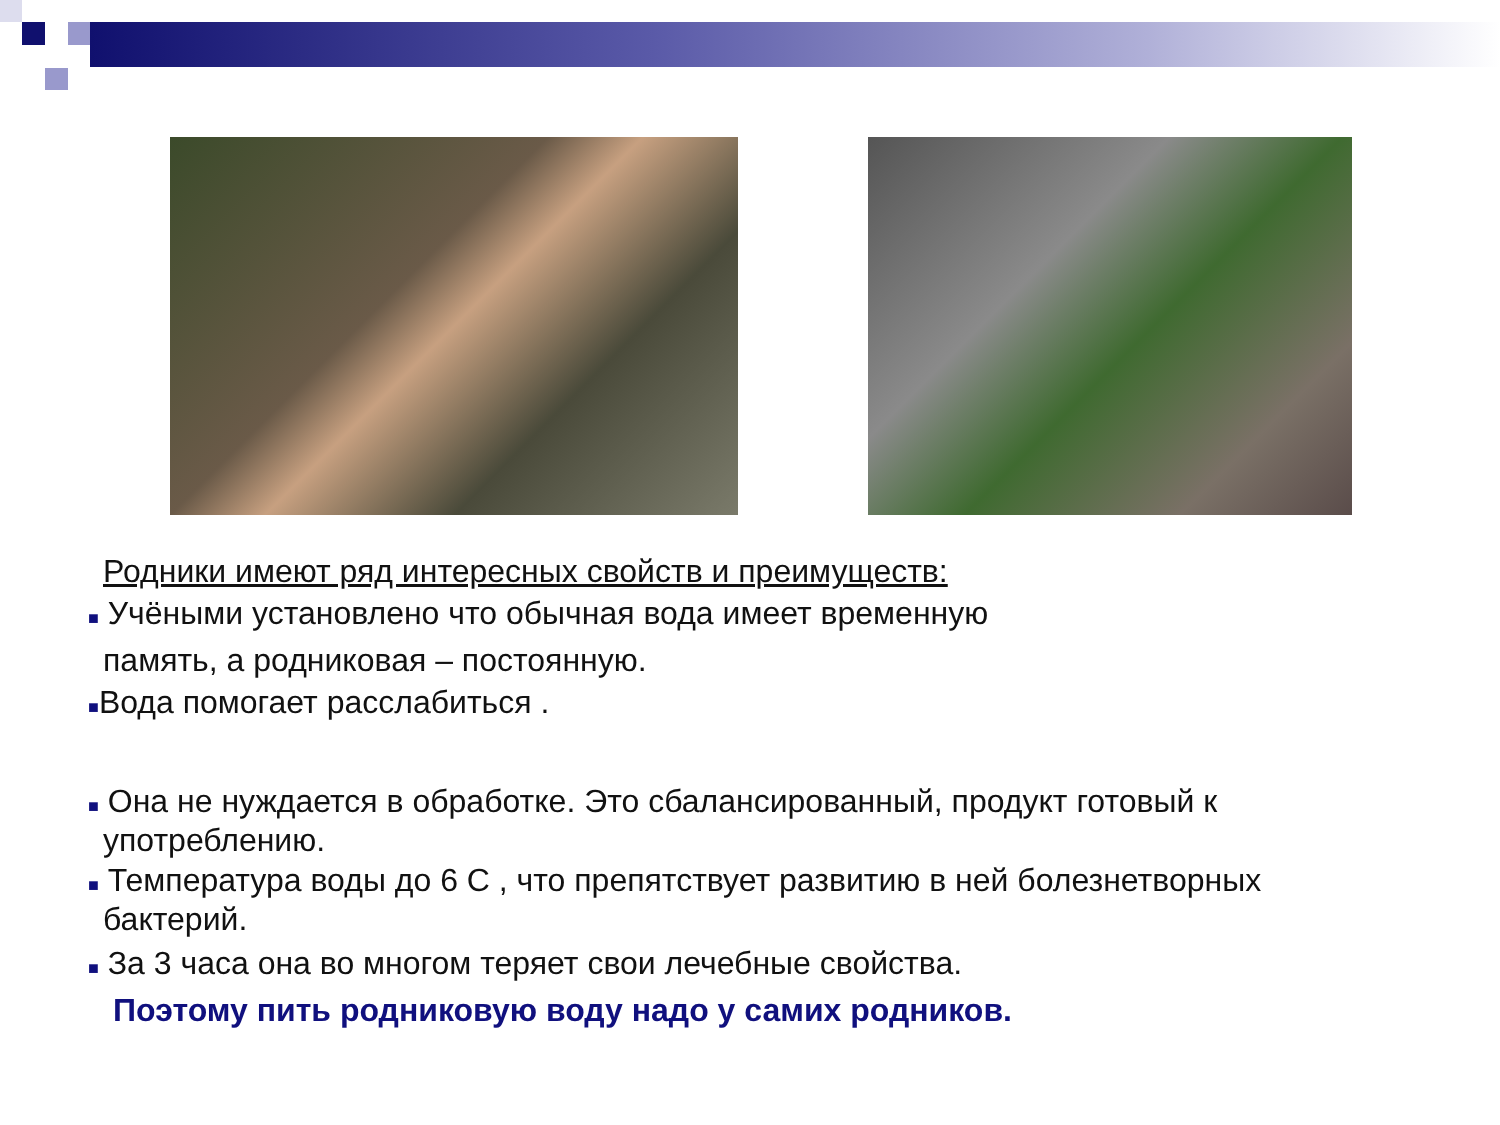Родники имеют ряд интересных свойств и преимуществ:
■ Учёными установлено что обычная вода имеет временную
память, а родниковая – постоянную.
■Вода помогает расслабиться .
■ Она не нуждается в обработке. Это сбалансированный, продукт готовый к
употреблению.
■ Температура воды до 6 С , что препятствует развитию в ней болезнетворных
бактерий.
■ За 3 часа она во многом теряет свои лечебные свойства.
Поэтому пить родниковую воду надо у самих родников.